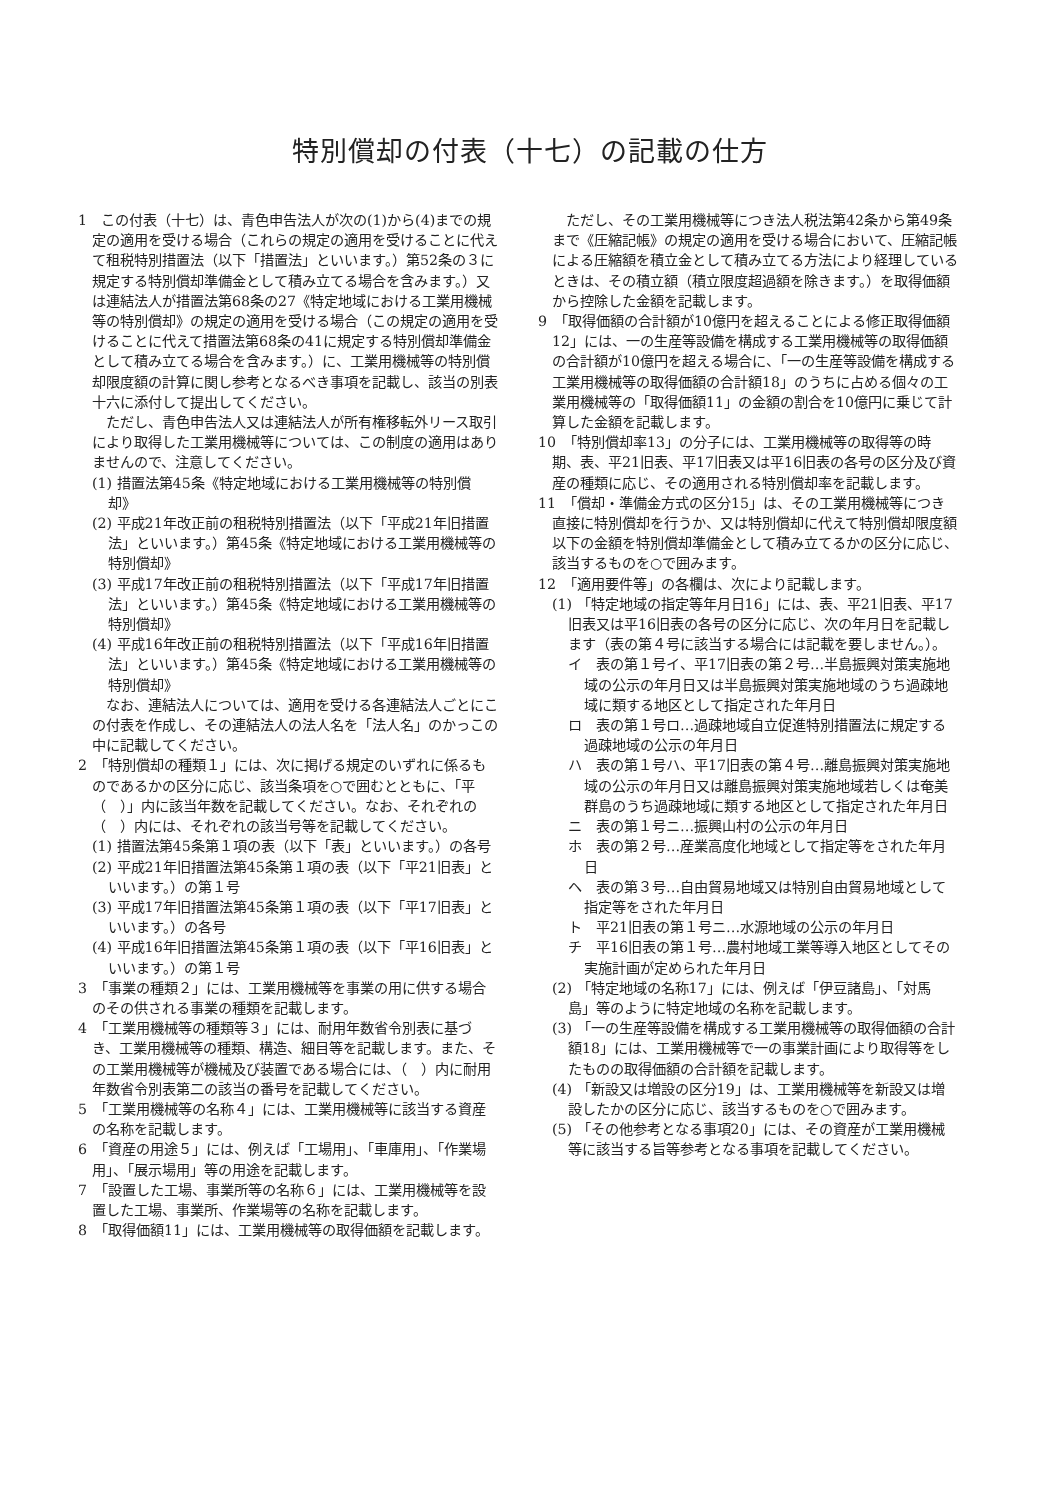特別償却の付表（十七）の記載の仕方
1　この付表（十七）は、青色申告法人が次の(1)から(4)までの規定の適用を受ける場合（これらの規定の適用を受けることに代えて租税特別措置法（以下「措置法」といいます。）第52条の３に規定する特別償却準備金として積み立てる場合を含みます。）又は連結法人が措置法第68条の27《特定地域における工業用機械等の特別償却》の規定の適用を受ける場合（この規定の適用を受けることに代えて措置法第68条の41に規定する特別償却準備金として積み立てる場合を含みます。）に、工業用機械等の特別償却限度額の計算に関し参考となるべき事項を記載し、該当の別表十六に添付して提出してください。
ただし、青色申告法人又は連結法人が所有権移転外リース取引により取得した工業用機械等については、この制度の適用はありませんので、注意してください。
(1) 措置法第45条《特定地域における工業用機械等の特別償却》
(2) 平成21年改正前の租税特別措置法（以下「平成21年旧措置法」といいます。）第45条《特定地域における工業用機械等の特別償却》
(3) 平成17年改正前の租税特別措置法（以下「平成17年旧措置法」といいます。）第45条《特定地域における工業用機械等の特別償却》
(4) 平成16年改正前の租税特別措置法（以下「平成16年旧措置法」といいます。）第45条《特定地域における工業用機械等の特別償却》
なお、連結法人については、適用を受ける各連結法人ごとにこの付表を作成し、その連結法人の法人名を「法人名」のかっこの中に記載してください。
2　「特別償却の種類１」には、次に掲げる規定のいずれに係るものであるかの区分に応じ、該当条項を○で囲むとともに、「平（　）」内に該当年数を記載してください。なお、それぞれの（　）内には、それぞれの該当号等を記載してください。
(1) 措置法第45条第１項の表（以下「表」といいます。）の各号
(2) 平成21年旧措置法第45条第１項の表（以下「平21旧表」といいます。）の第１号
(3) 平成17年旧措置法第45条第１項の表（以下「平17旧表」といいます。）の各号
(4) 平成16年旧措置法第45条第１項の表（以下「平16旧表」といいます。）の第１号
3　「事業の種類２」には、工業用機械等を事業の用に供する場合のその供される事業の種類を記載します。
4　「工業用機械等の種類等３」には、耐用年数省令別表に基づき、工業用機械等の種類、構造、細目等を記載します。また、その工業用機械等が機械及び装置である場合には、（　）内に耐用年数省令別表第二の該当の番号を記載してください。
5　「工業用機械等の名称４」には、工業用機械等に該当する資産の名称を記載します。
6　「資産の用途５」には、例えば「工場用」、「車庫用」、「作業場用」、「展示場用」等の用途を記載します。
7　「設置した工場、事業所等の名称６」には、工業用機械等を設置した工場、事業所、作業場等の名称を記載します。
8　「取得価額11」には、工業用機械等の取得価額を記載します。
ただし、その工業用機械等につき法人税法第42条から第49条まで《圧縮記帳》の規定の適用を受ける場合において、圧縮記帳による圧縮額を積立金として積み立てる方法により経理しているときは、その積立額（積立限度超過額を除きます。）を取得価額から控除した金額を記載します。
9　「取得価額の合計額が10億円を超えることによる修正取得価額12」には、一の生産等設備を構成する工業用機械等の取得価額の合計額が10億円を超える場合に、「一の生産等設備を構成する工業用機械等の取得価額の合計額18」のうちに占める個々の工業用機械等の「取得価額11」の金額の割合を10億円に乗じて計算した金額を記載します。
10　「特別償却率13」の分子には、工業用機械等の取得等の時期、表、平21旧表、平17旧表又は平16旧表の各号の区分及び資産の種類に応じ、その適用される特別償却率を記載します。
11　「償却・準備金方式の区分15」は、その工業用機械等につき直接に特別償却を行うか、又は特別償却に代えて特別償却限度額以下の金額を特別償却準備金として積み立てるかの区分に応じ、該当するものを○で囲みます。
12　「適用要件等」の各欄は、次により記載します。
(1) 「特定地域の指定等年月日16」には、表、平21旧表、平17旧表又は平16旧表の各号の区分に応じ、次の年月日を記載します（表の第４号に該当する場合には記載を要しません。）。
イ　表の第１号イ、平17旧表の第２号…半島振興対策実施地域の公示の年月日又は半島振興対策実施地域のうち過疎地域に類する地区として指定された年月日
ロ　表の第１号ロ…過疎地域自立促進特別措置法に規定する過疎地域の公示の年月日
ハ　表の第１号ハ、平17旧表の第４号…離島振興対策実施地域の公示の年月日又は離島振興対策実施地域若しくは奄美群島のうち過疎地域に類する地区として指定された年月日
ニ　表の第１号ニ…振興山村の公示の年月日
ホ　表の第２号…産業高度化地域として指定等をされた年月日
ヘ　表の第３号…自由貿易地域又は特別自由貿易地域として指定等をされた年月日
ト　平21旧表の第１号ニ…水源地域の公示の年月日
チ　平16旧表の第１号…農村地域工業等導入地区としてその実施計画が定められた年月日
(2) 「特定地域の名称17」には、例えば「伊豆諸島」、「対馬島」等のように特定地域の名称を記載します。
(3) 「一の生産等設備を構成する工業用機械等の取得価額の合計額18」には、工業用機械等で一の事業計画により取得等をしたものの取得価額の合計額を記載します。
(4) 「新設又は増設の区分19」は、工業用機械等を新設又は増設したかの区分に応じ、該当するものを○で囲みます。
(5) 「その他参考となる事項20」には、その資産が工業用機械等に該当する旨等参考となる事項を記載してください。